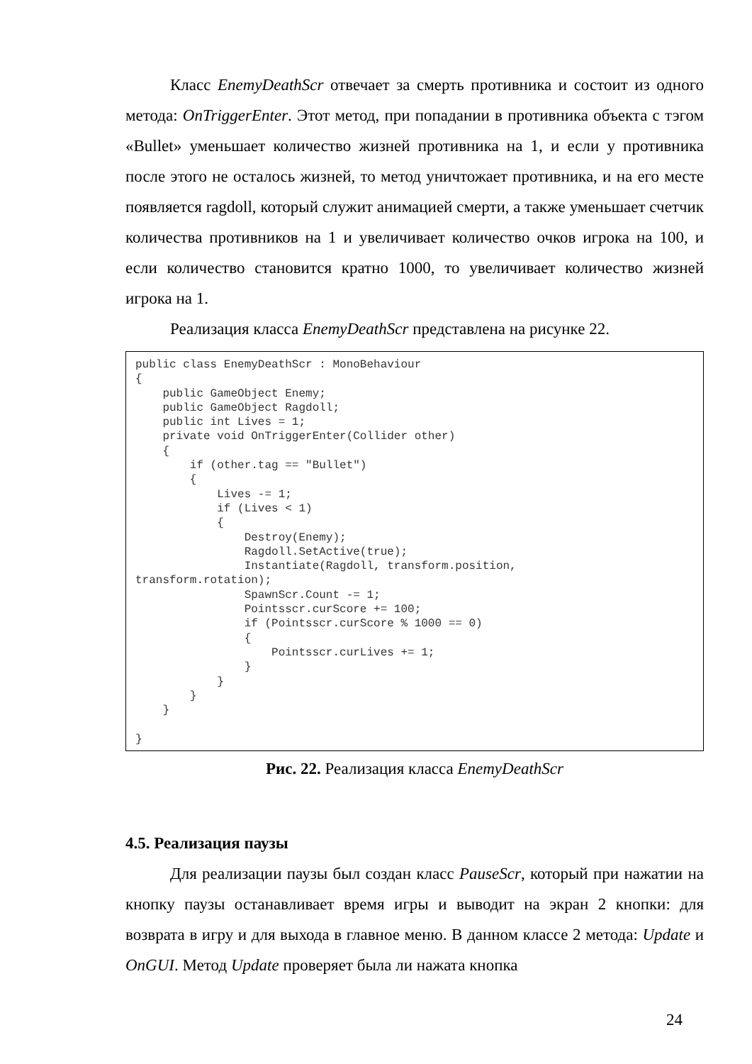Класс EnemyDeathScr отвечает за смерть противника и состоит из одного метода: OnTriggerEnter. Этот метод, при попадании в противника объекта с тэгом «Bullet» уменьшает количество жизней противника на 1, и если у противника после этого не осталось жизней, то метод уничтожает противника, и на его месте появляется ragdoll, который служит анимацией смерти, а также уменьшает счетчик количества противников на 1 и увеличивает количество очков игрока на 100, и если количество становится кратно 1000, то увеличивает количество жизней игрока на 1.
Реализация класса EnemyDeathScr представлена на рисунке 22.
public class EnemyDeathScr : MonoBehaviour
{
    public GameObject Enemy;
    public GameObject Ragdoll;
    public int Lives = 1;
    private void OnTriggerEnter(Collider other)
    {
        if (other.tag == "Bullet")
        {
            Lives -= 1;
            if (Lives < 1)
            {
                Destroy(Enemy);
                Ragdoll.SetActive(true);
                Instantiate(Ragdoll, transform.position,
transform.rotation);
                SpawnScr.Count -= 1;
                Pointsscr.curScore += 100;
                if (Pointsscr.curScore % 1000 == 0)
                {
                    Pointsscr.curLives += 1;
                }
            }
        }
    }

}
Рис. 22. Реализация класса EnemyDeathScr
4.5. Реализация паузы
Для реализации паузы был создан класс PauseScr, который при нажатии на кнопку паузы останавливает время игры и выводит на экран 2 кнопки: для возврата в игру и для выхода в главное меню. В данном классе 2 метода: Update и OnGUI. Метод Update проверяет была ли нажата кнопка
24